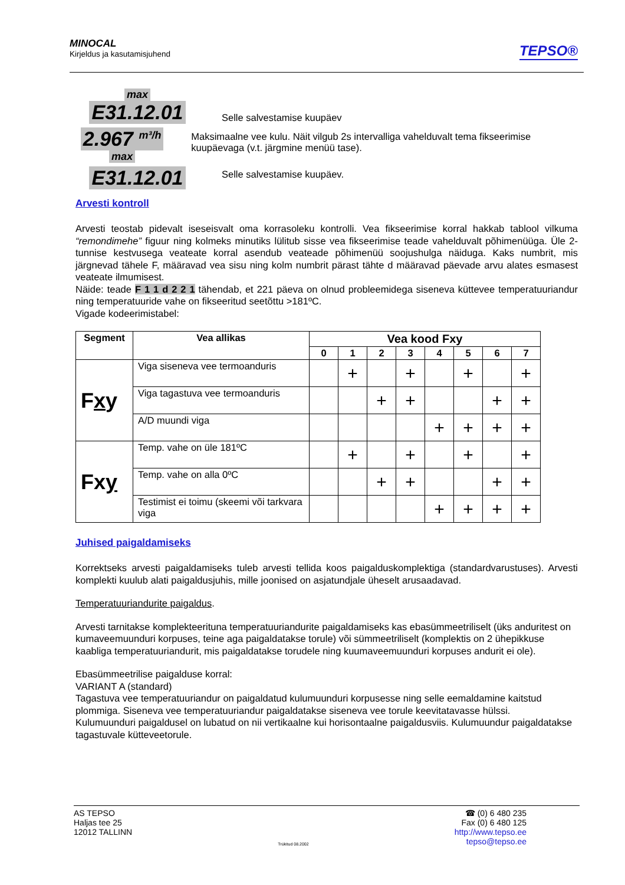MINOCAL
Kirjeldus ja kasutamisjuhend
TEPSO®
max
E31.12.01
Selle salvestamise kuupäev
2.967 <sup>m³/h</sup>
max
Maksimaalne vee kulu. Näit vilgub 2s intervalliga vahelduvalt tema fikseerimise kuupäevaga (v.t. järgmine menüü tase).
E31.12.01
Selle salvestamise kuupäev.
Arvesti kontroll
Arvesti teostab pidevalt iseseisvalt oma korrasoleku kontrolli. Vea fikseerimise korral hakkab tablool vilkuma “remondimehe” figuur ning kolmeks minutiks lülitub sisse vea fikseerimise teade vahelduvalt põhimenüüga. Üle 2-tunnise kestvusega veateate korral asendub veateade põhimenüü soojushulga näiduga. Kaks numbrit, mis järgnevad tähele F, määravad vea sisu ning kolm numbrit pärast tähte d määravad päevade arvu alates esmasest veateate ilmumisest.
Näide: teade F 1 1 d 2 2 1 tähendab, et 221 päeva on olnud probleemidega siseneva küttevee temperatuuriandur ning temperatuuride vahe on fikseeritud seetõttu >181ºC.
Vigade kodeerimistabel:
| Segment | Vea allikas | Vea kood Fxy | | | | | | | |
| --- | --- | --- | --- | --- | --- | --- | --- | --- | --- |
| | | 0 | 1 | 2 | 3 | 4 | 5 | 6 | 7 |
| F x y | Viga siseneva vee termoanduris | | + | | + | | + | | + |
| | Viga tagastuva vee termoanduris | | | + | + | | | + | + |
| | A/D muundi viga | | | | | + | + | + | + |
| Fx y | Temp. vahe on üle 181ºC | | + | | + | | + | | + |
| | Temp. vahe on alla 0ºC | | | + | + | | | + | + |
| | Testimist ei toimu (skeemi või tarkvara viga | | | | | + | + | + | + |
Juhised paigaldamiseks
Korrektseks arvesti paigaldamiseks tuleb arvesti tellida koos paigalduskomplektiga (standardvarustuses). Arvesti komplekti kuulub alati paigaldusjuhis, mille joonised on asjatundjale üheselt arusaadavad.
Temperatuuriandurite paigaldus.
Arvesti tarnitakse komplekteerituna temperatuuriandurite paigaldamiseks kas ebasümmeetriliselt (üks anduritest on kumaveemuunduri korpuses, teine aga paigaldatakse torule) või sümmeetriliselt (komplektis on 2 ühepikkuse kaabliga temperatuuriandurit, mis paigaldatakse torudele ning kuumaveemuunduri korpuses andurit ei ole).
Ebasümmeetrilise paigalduse korral:
VARIANT A (standard)
Tagastuva vee temperatuuriandur on paigaldatud kulumuunduri korpusesse ning selle eemaldamine kaitstud plommiga. Siseneva vee temperatuuriandur paigaldatakse siseneva vee torule keevitatavasse hülssi.
Kulumuunduri paigaldusel on lubatud on nii vertikaalne kui horisontaalne paigaldusviis. Kulumuundur paigaldatakse tagastuvale kütteveetorule.
AS TEPSO
Haljas tee 25
12012 TALLINN
Trükitud 08.2002
☎ (0) 6 480 235
Fax (0) 6 480 125
http://www.tepso.ee
tepso@tepso.ee